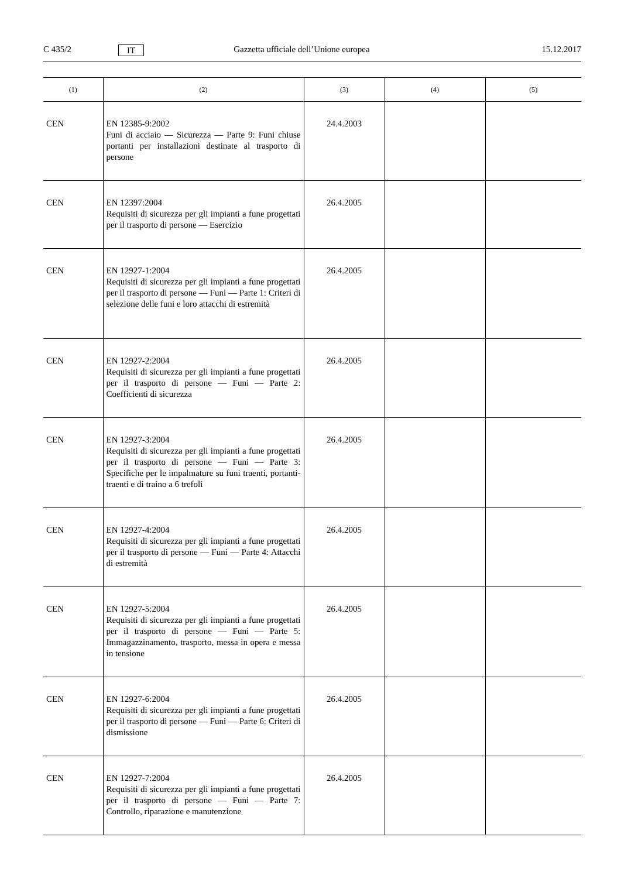C 435/2 IT Gazzetta ufficiale dell’Unione europea 15.12.2017
| (1) | (2) | (3) | (4) | (5) |
| --- | --- | --- | --- | --- |
| CEN | EN 12385-9:2002 Funi di acciaio — Sicurezza — Parte 9: Funi chiuse portanti per installazioni destinate al trasporto di persone | 24.4.2003 | | |
| CEN | EN 12397:2004 Requisiti di sicurezza per gli impianti a fune progettati per il trasporto di persone — Esercizio | 26.4.2005 | | |
| CEN | EN 12927-1:2004 Requisiti di sicurezza per gli impianti a fune progettati per il trasporto di persone — Funi — Parte 1: Criteri di selezione delle funi e loro attacchi di estremità | 26.4.2005 | | |
| CEN | EN 12927-2:2004 Requisiti di sicurezza per gli impianti a fune progettati per il trasporto di persone — Funi — Parte 2: Coefficienti di sicurezza | 26.4.2005 | | |
| CEN | EN 12927-3:2004 Requisiti di sicurezza per gli impianti a fune progettati per il trasporto di persone — Funi — Parte 3: Specifiche per le impalmature su funi traenti, portanti-traenti e di traino a 6 trefoli | 26.4.2005 | | |
| CEN | EN 12927-4:2004 Requisiti di sicurezza per gli impianti a fune progettati per il trasporto di persone — Funi — Parte 4: Attacchi di estremità | 26.4.2005 | | |
| CEN | EN 12927-5:2004 Requisiti di sicurezza per gli impianti a fune progettati per il trasporto di persone — Funi — Parte 5: Immagazzinamento, trasporto, messa in opera e messa in tensione | 26.4.2005 | | |
| CEN | EN 12927-6:2004 Requisiti di sicurezza per gli impianti a fune progettati per il trasporto di persone — Funi — Parte 6: Criteri di dismissione | 26.4.2005 | | |
| CEN | EN 12927-7:2004 Requisiti di sicurezza per gli impianti a fune progettati per il trasporto di persone — Funi — Parte 7: Controllo, riparazione e manutenzione | 26.4.2005 | | |